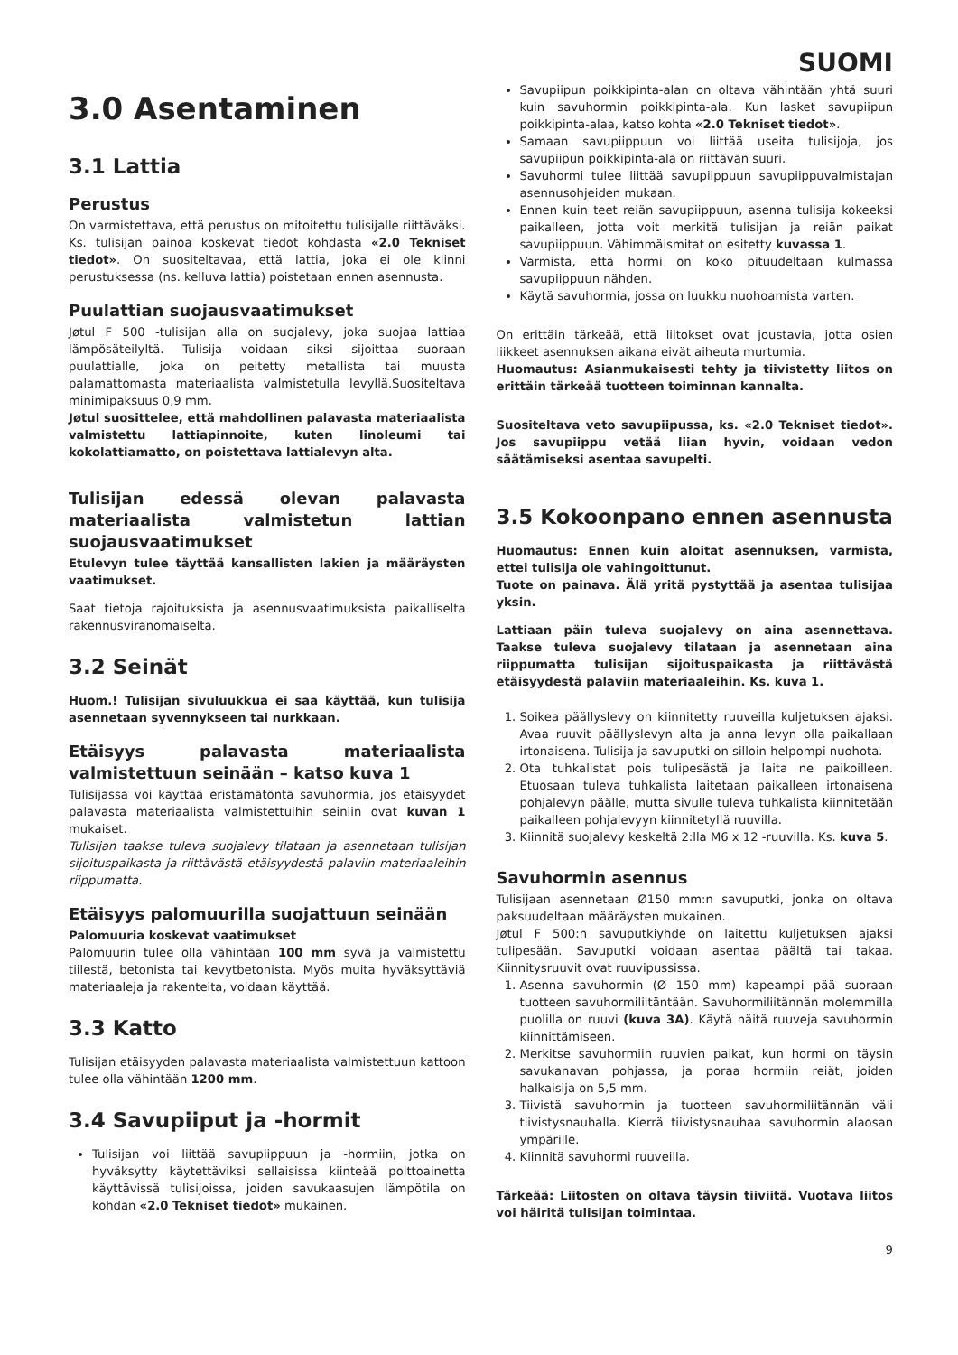SUOMI
3.0 Asentaminen
3.1 Lattia
Perustus
On varmistettava, että perustus on mitoitettu tulisijalle riittäväksi. Ks. tulisijan painoa koskevat tiedot kohdasta «2.0 Tekniset tiedot». On suositeltavaa, että lattia, joka ei ole kiinni perustuksessa (ns. kelluva lattia) poistetaan ennen asennusta.
Puulattian suojausvaatimukset
Jøtul F 500 -tulisijan alla on suojalevy, joka suojaa lattiaa lämpösäteilyltä. Tulisija voidaan siksi sijoittaa suoraan puulattialle, joka on peitetty metallista tai muusta palamattomasta materiaalista valmistetulla levyllä.Suositeltava minimipaksuus 0,9 mm.
Jøtul suosittelee, että mahdollinen palavasta materiaalista valmistettu lattiapinnoite, kuten linoleumi tai kokolattiamatto, on poistettava lattialevyn alta.
Tulisijan edessä olevan palavasta materiaalista valmistetun lattian suojausvaatimukset
Etulevyn tulee täyttää kansallisten lakien ja määräysten vaatimukset.
Saat tietoja rajoituksista ja asennusvaatimuksista paikalliselta rakennusviranomaiselta.
3.2 Seinät
Huom.! Tulisijan sivuluukkua ei saa käyttää, kun tulisija asennetaan syvennykseen tai nurkkaan.
Etäisyys palavasta materiaalista valmistettuun seinään – katso kuva 1
Tulisijassa voi käyttää eristämätöntä savuhormia, jos etäisyydet palavasta materiaalista valmistettuihin seiniin ovat kuvan 1 mukaiset.
Tulisijan taakse tuleva suojalevy tilataan ja asennetaan tulisijan sijoituspaikasta ja riittävästä etäisyydestä palaviin materiaaleihin riippumatta.
Etäisyys palomuurilla suojattuun seinään
Palomuuria koskevat vaatimukset
Palomuurin tulee olla vähintään 100 mm syvä ja valmistettu tiilestä, betonista tai kevytbetonista. Myös muita hyväksyttäviä materiaaleja ja rakenteita, voidaan käyttää.
3.3 Katto
Tulisijan etäisyyden palavasta materiaalista valmistettuun kattoon tulee olla vähintään 1200 mm.
3.4 Savupiiput ja -hormit
Tulisijan voi liittää savupiippuun ja -hormiin, jotka on hyväksytty käytettäviksi sellaisissa kiinteää polttoainetta käyttävissä tulisijoissa, joiden savukaasujen lämpötila on kohdan «2.0 Tekniset tiedot» mukainen.
Savupiipun poikkipinta-alan on oltava vähintään yhtä suuri kuin savuhormin poikkipinta-ala. Kun lasket savupiipun poikkipinta-alaa, katso kohta «2.0 Tekniset tiedot».
Samaan savupiippuun voi liittää useita tulisijoja, jos savupiipun poikkipinta-ala on riittävän suuri.
Savuhormi tulee liittää savupiippuun savupiippuvalmistajan asennusohjeiden mukaan.
Ennen kuin teet reiän savupiippuun, asenna tulisija kokeeksi paikalleen, jotta voit merkitä tulisijan ja reiän paikat savupiippuun. Vähimmäismitat on esitetty kuvassa 1.
Varmista, että hormi on koko pituudeltaan kulmassa savupiippuun nähden.
Käytä savuhormia, jossa on luukku nuohoamista varten.
On erittäin tärkeää, että liitokset ovat joustavia, jotta osien liikkeet asennuksen aikana eivät aiheuta murtumia.
Huomautus: Asianmukaisesti tehty ja tiivistetty liitos on erittäin tärkeää tuotteen toiminnan kannalta.
Suositeltava veto savupiipussa, ks. «2.0 Tekniset tiedot». Jos savupiippu vetää liian hyvin, voidaan vedon säätämiseksi asentaa savupelti.
3.5 Kokoonpano ennen asennusta
Huomautus: Ennen kuin aloitat asennuksen, varmista, ettei tulisija ole vahingoittunut.
Tuote on painava. Älä yritä pystyttää ja asentaa tulisijaa yksin.
Lattiaan päin tuleva suojalevy on aina asennettava. Taakse tuleva suojalevy tilataan ja asennetaan aina riippumatta tulisijan sijoituspaikasta ja riittävästä etäisyydestä palaviin materiaaleihin. Ks. kuva 1.
1. Soikea päällyslevy on kiinnitetty ruuveilla kuljetuksen ajaksi. Avaa ruuvit päällyslevyn alta ja anna levyn olla paikallaan irtonaisena. Tulisija ja savuputki on silloin helpompi nuohota.
2. Ota tuhkalistat pois tulipesästä ja laita ne paikoilleen. Etuosaan tuleva tuhkalista laitetaan paikalleen irtonaisena pohjalevyn päälle, mutta sivulle tuleva tuhkalista kiinnitetään paikalleen pohjalevyyn kiinnitetyllä ruuvilla.
3. Kiinnitä suojalevy keskeltä 2:lla M6 x 12 -ruuvilla. Ks. kuva 5.
Savuhormin asennus
Tulisijaan asennetaan Ø150 mm:n savuputki, jonka on oltava paksuudeltaan määräysten mukainen.
Jøtul F 500:n savuputkiyhde on laitettu kuljetuksen ajaksi tulipesään. Savuputki voidaan asentaa päältä tai takaa. Kiinnitysruuvit ovat ruuvipussissa.
1. Asenna savuhormin (Ø 150 mm) kapeampi pää suoraan tuotteen savuhormiliitäntään. Savuhormiliitännän molemmilla puolilla on ruuvi (kuva 3A). Käytä näitä ruuveja savuhormin kiinnittämiseen.
2. Merkitse savuhormiin ruuvien paikat, kun hormi on täysin savukanavan pohjassa, ja poraa hormiin reiät, joiden halkaisija on 5,5 mm.
3. Tiivistä savuhormin ja tuotteen savuhormiliitännän väli tiivistysnauhalla. Kierrä tiivistysnauhaa savuhormin alaosan ympärille.
4. Kiinnitä savuhormi ruuveilla.
Tärkeää: Liitosten on oltava täysin tiiviitä. Vuotava liitos voi häiritä tulisijan toimintaa.
9